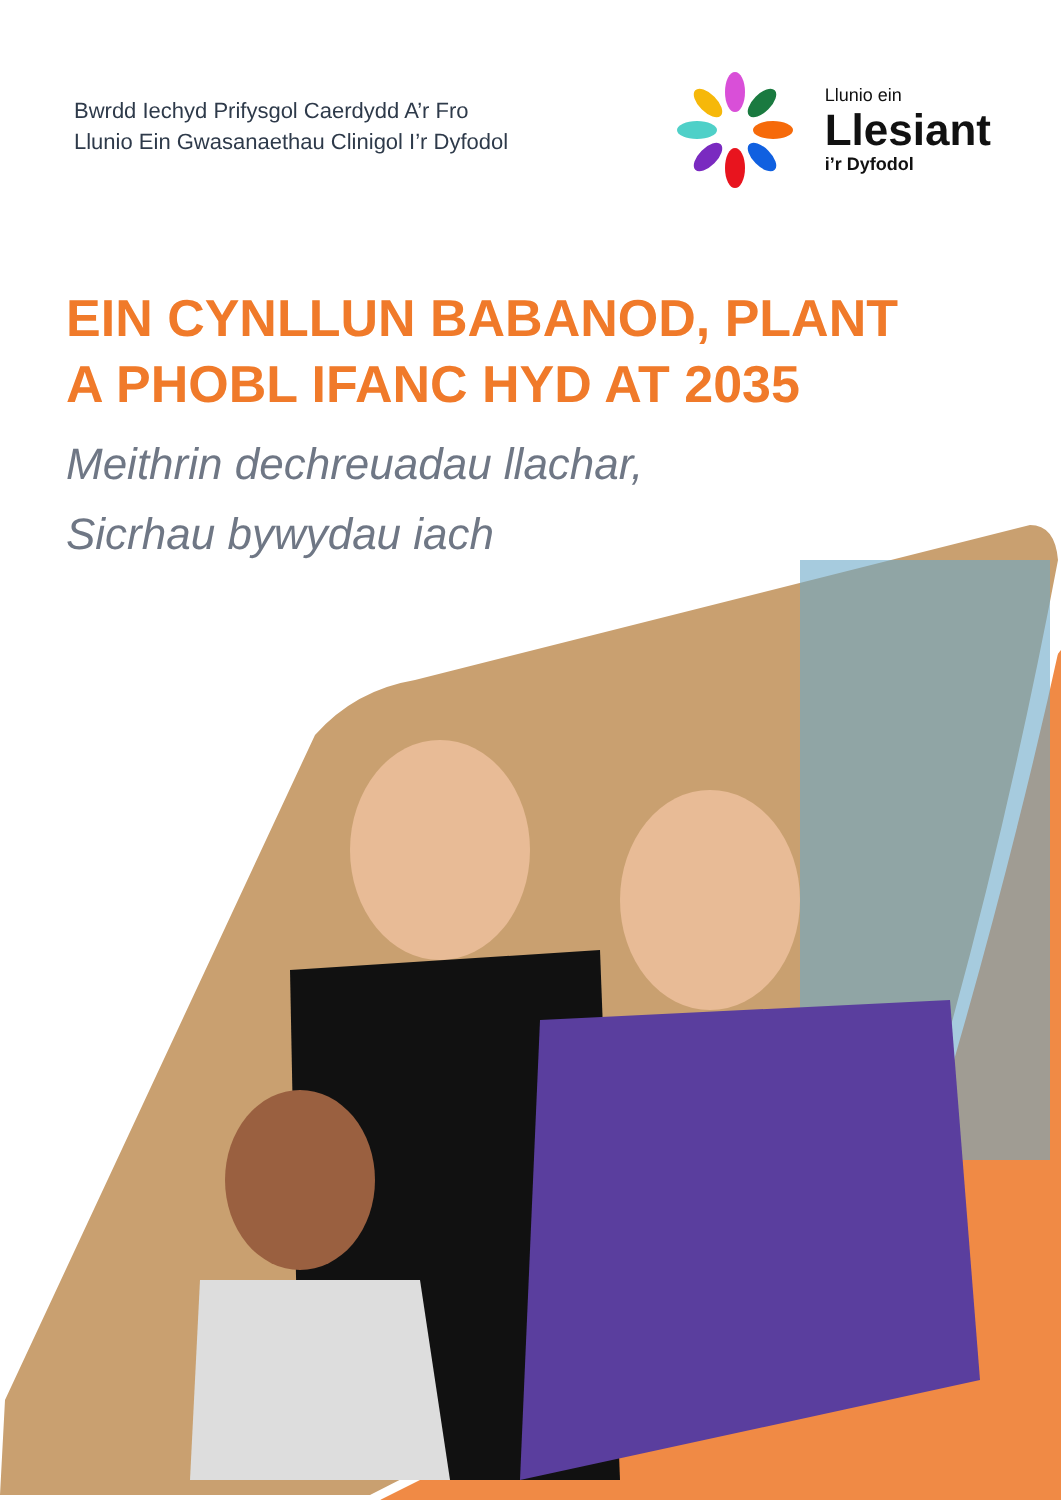Bwrdd Iechyd Prifysgol Caerdydd A’r Fro
Llunio Ein Gwasanaethau Clinigol I’r Dyfodol
Llunio ein
Llesiant
i’r Dyfodol
EIN CYNLLUN BABANOD, PLANT
A PHOBL IFANC HYD AT 2035
Meithrin dechreuadau llachar,
Sicrhau bywydau iach